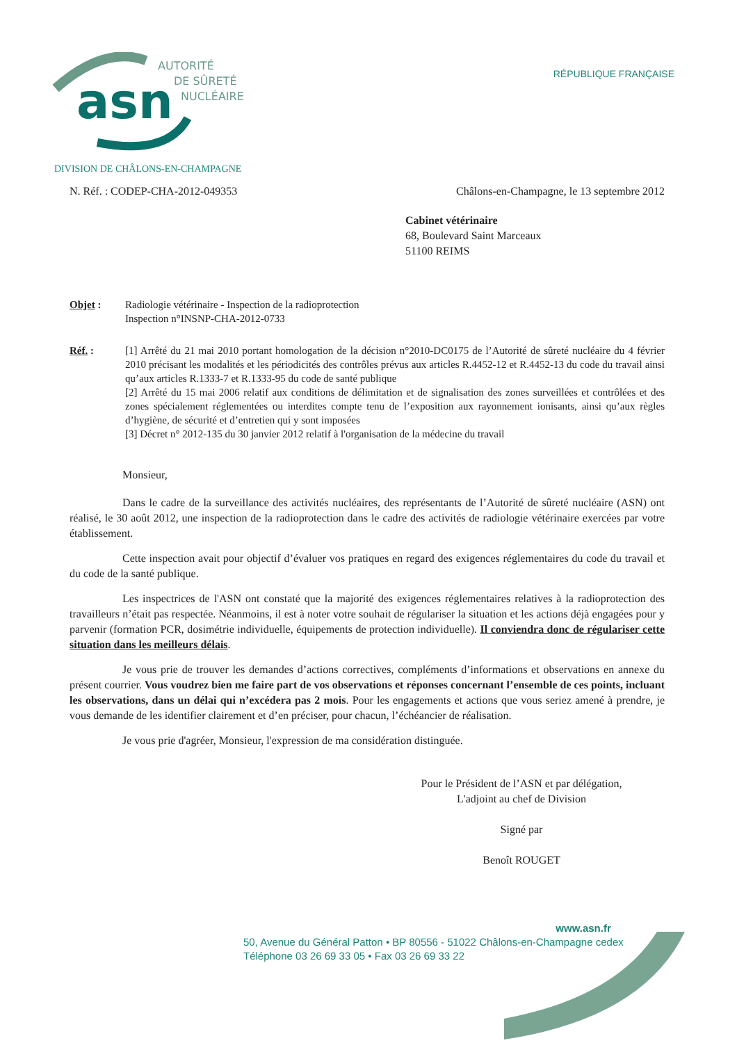asn
AUTORITÉ
DE SÛRETÉ
NUCLÉAIRE
RÉPUBLIQUE FRANÇAISE
DIVISION DE CHÂLONS-EN-CHAMPAGNE
N. Réf. : CODEP-CHA-2012-049353 Châlons-en-Champagne, le 13 septembre 2012
Cabinet vétérinaire
68, Boulevard Saint Marceaux
51100 REIMS
Objet : Radiologie vétérinaire - Inspection de la radioprotection
Inspection n°INSNP-CHA-2012-0733
Réf. : [1] Arrêté du 21 mai 2010 portant homologation de la décision n°2010-DC0175 de l’Autorité de sûreté nucléaire du 4 février 2010 précisant les modalités et les périodicités des contrôles prévus aux articles R.4452-12 et R.4452-13 du code du travail ainsi qu’aux articles R.1333-7 et R.1333-95 du code de santé publique
[2] Arrêté du 15 mai 2006 relatif aux conditions de délimitation et de signalisation des zones surveillées et contrôlées et des zones spécialement réglementées ou interdites compte tenu de l’exposition aux rayonnement ionisants, ainsi qu’aux règles d’hygiène, de sécurité et d’entretien qui y sont imposées
[3] Décret n° 2012-135 du 30 janvier 2012 relatif à l'organisation de la médecine du travail
Monsieur,
Dans le cadre de la surveillance des activités nucléaires, des représentants de l’Autorité de sûreté nucléaire (ASN) ont réalisé, le 30 août 2012, une inspection de la radioprotection dans le cadre des activités de radiologie vétérinaire exercées par votre établissement.
Cette inspection avait pour objectif d’évaluer vos pratiques en regard des exigences réglementaires du code du travail et du code de la santé publique.
Les inspectrices de l'ASN ont constaté que la majorité des exigences réglementaires relatives à la radioprotection des travailleurs n’était pas respectée. Néanmoins, il est à noter votre souhait de régulariser la situation et les actions déjà engagées pour y parvenir (formation PCR, dosimétrie individuelle, équipements de protection individuelle). Il conviendra donc de régulariser cette situation dans les meilleurs délais.
Je vous prie de trouver les demandes d’actions correctives, compléments d’informations et observations en annexe du présent courrier. Vous voudrez bien me faire part de vos observations et réponses concernant l’ensemble de ces points, incluant les observations, dans un délai qui n’excédera pas 2 mois. Pour les engagements et actions que vous seriez amené à prendre, je vous demande de les identifier clairement et d’en préciser, pour chacun, l’échéancier de réalisation.
Je vous prie d'agréer, Monsieur, l'expression de ma considération distinguée.
Pour le Président de l’ASN et par délégation,
L'adjoint au chef de Division
Signé par
Benoît ROUGET
www.asn.fr
50, Avenue du Général Patton • BP 80556 - 51022 Châlons-en-Champagne cedex
Téléphone 03 26 69 33 05 • Fax 03 26 69 33 22